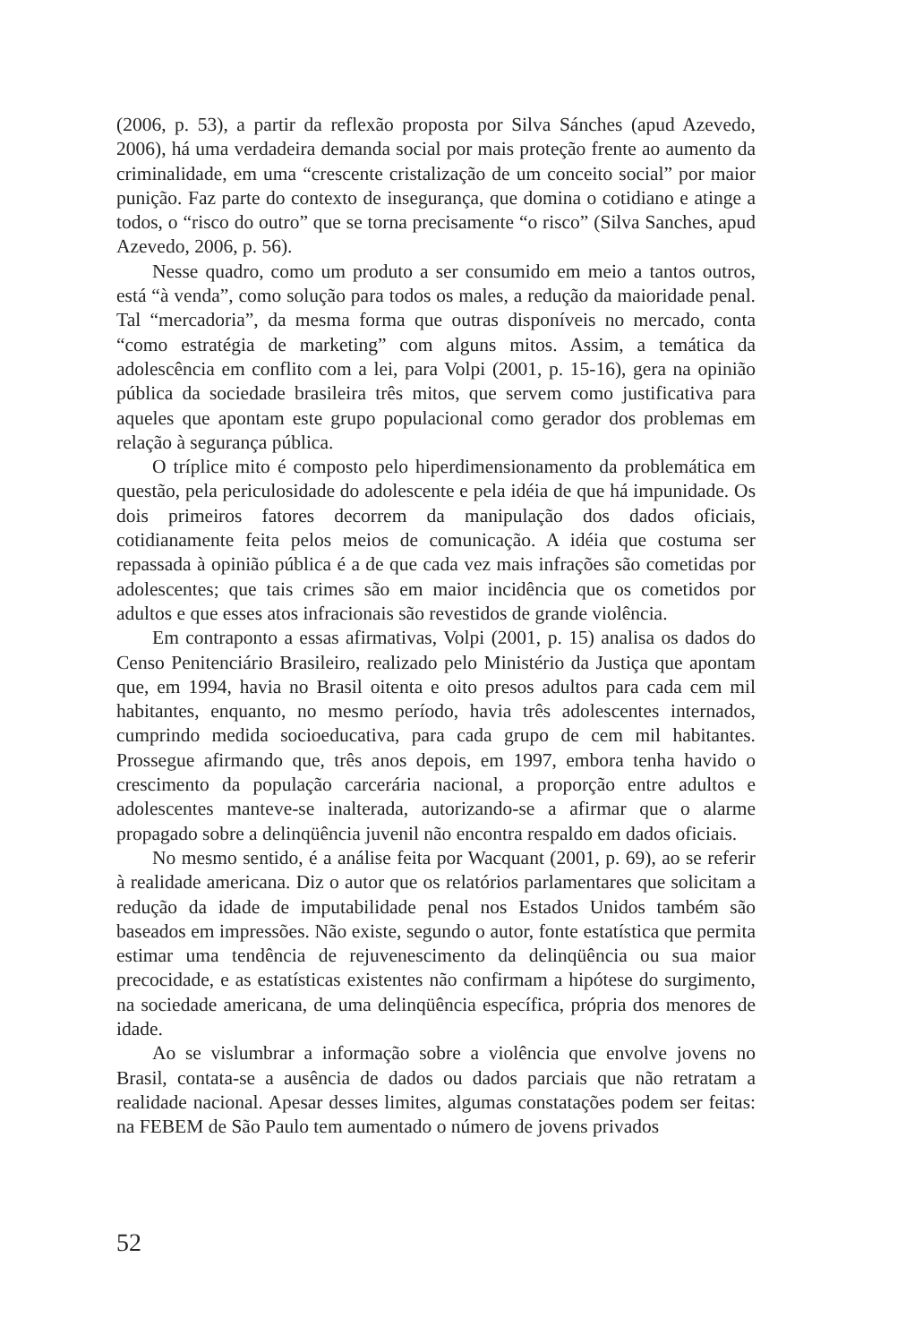(2006, p. 53), a partir da reflexão proposta por Silva Sánches (apud Azevedo, 2006), há uma verdadeira demanda social por mais proteção frente ao aumento da criminalidade, em uma “crescente cristalização de um conceito social” por maior punição. Faz parte do contexto de insegurança, que domina o cotidiano e atinge a todos, o “risco do outro” que se torna precisamente “o risco” (Silva Sanches, apud Azevedo, 2006, p. 56).
Nesse quadro, como um produto a ser consumido em meio a tantos outros, está “à venda”, como solução para todos os males, a redução da maioridade penal. Tal “mercadoria”, da mesma forma que outras disponíveis no mercado, conta “como estratégia de marketing” com alguns mitos. Assim, a temática da adolescência em conflito com a lei, para Volpi (2001, p. 15-16), gera na opinião pública da sociedade brasileira três mitos, que servem como justificativa para aqueles que apontam este grupo populacional como gerador dos problemas em relação à segurança pública.
O tríplice mito é composto pelo hiperdimensionamento da problemática em questão, pela periculosidade do adolescente e pela idéia de que há impunidade. Os dois primeiros fatores decorrem da manipulação dos dados oficiais, cotidianamente feita pelos meios de comunicação. A idéia que costuma ser repassada à opinião pública é a de que cada vez mais infrações são cometidas por adolescentes; que tais crimes são em maior incidência que os cometidos por adultos e que esses atos infracionais são revestidos de grande violência.
Em contraponto a essas afirmativas, Volpi (2001, p. 15) analisa os dados do Censo Penitenciário Brasileiro, realizado pelo Ministério da Justiça que apontam que, em 1994, havia no Brasil oitenta e oito presos adultos para cada cem mil habitantes, enquanto, no mesmo período, havia três adolescentes internados, cumprindo medida socioeducativa, para cada grupo de cem mil habitantes. Prossegue afirmando que, três anos depois, em 1997, embora tenha havido o crescimento da população carcerária nacional, a proporção entre adultos e adolescentes manteve-se inalterada, autorizando-se a afirmar que o alarme propagado sobre a delinqüência juvenil não encontra respaldo em dados oficiais.
No mesmo sentido, é a análise feita por Wacquant (2001, p. 69), ao se referir à realidade americana. Diz o autor que os relatórios parlamentares que solicitam a redução da idade de imputabilidade penal nos Estados Unidos também são baseados em impressões. Não existe, segundo o autor, fonte estatística que permita estimar uma tendência de rejuvenescimento da delinqüência ou sua maior precocidade, e as estatísticas existentes não confirmam a hipótese do surgimento, na sociedade americana, de uma delinqüência específica, própria dos menores de idade.
Ao se vislumbrar a informação sobre a violência que envolve jovens no Brasil, contata-se a ausência de dados ou dados parciais que não retratam a realidade nacional. Apesar desses limites, algumas constatações podem ser feitas: na FEBEM de São Paulo tem aumentado o número de jovens privados
52